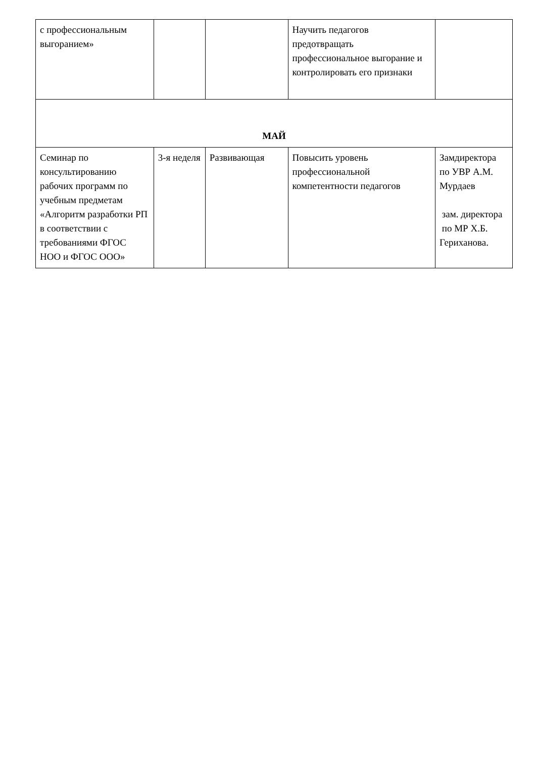| с профессиональным выгоранием» | | | Научить педагогов предотвращать профессиональное выгорание и контролировать его признаки | |
| МАЙ | | | | |
| Семинар по консультированию рабочих программ по учебным предметам «Алгоритм разработки РП в соответствии с требованиями ФГОС НОО и ФГОС ООО» | 3-я неделя | Развивающая | Повысить уровень профессиональной компетентности педагогов | Замдиректора по УВР А.М. Мурдаев зам. директора по МР Х.Б. Гериханова. |